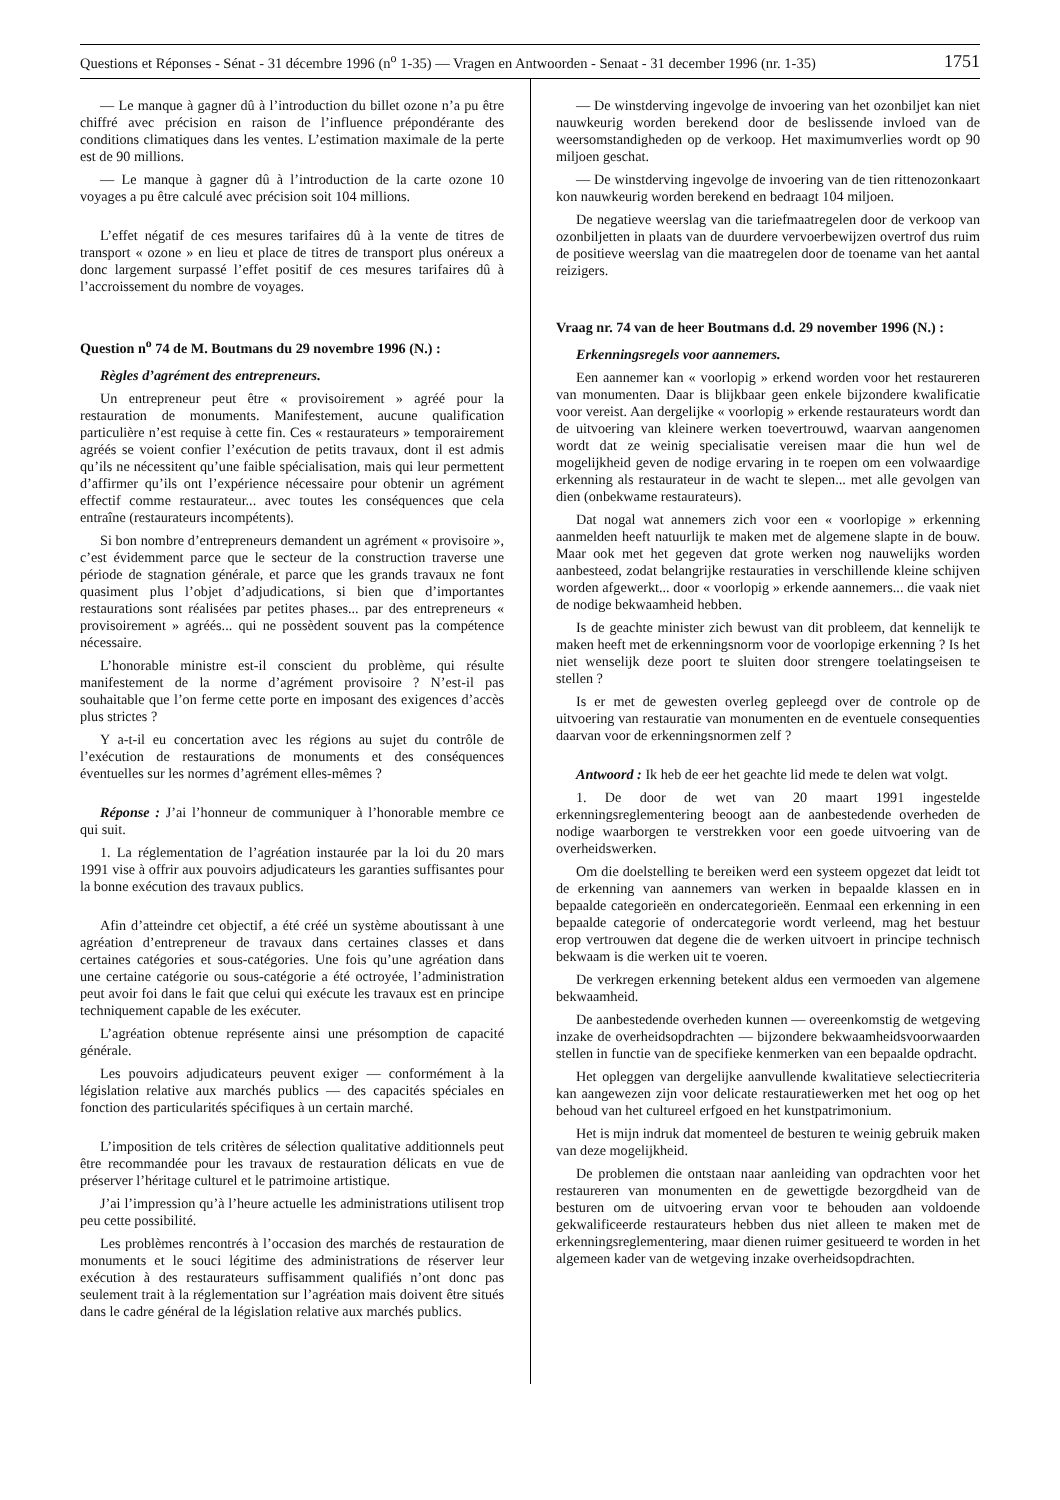Questions et Réponses - Sénat - 31 décembre 1996 (n<sup>o</sup> 1-35) — Vragen en Antwoorden - Senaat - 31 december 1996 (nr. 1-35) 1751
— Le manque à gagner dû à l’introduction du billet ozone n’a pu être chiffré avec précision en raison de l’influence prépondérante des conditions climatiques dans les ventes. L’estimation maximale de la perte est de 90 millions.
— Le manque à gagner dû à l’introduction de la carte ozone 10 voyages a pu être calculé avec précision soit 104 millions.
L’effet négatif de ces mesures tarifaires dû à la vente de titres de transport « ozone » en lieu et place de titres de transport plus onéreux a donc largement surpassé l’effet positif de ces mesures tarifaires dû à l’accroissement du nombre de voyages.
Question n<sup>o</sup> 74 de M. Boutmans du 29 novembre 1996 (N.) :
Règles d’agrément des entrepreneurs.
Un entrepreneur peut être « provisoirement » agréé pour la restauration de monuments. Manifestement, aucune qualification particulière n’est requise à cette fin. Ces « restaurateurs » temporairement agréés se voient confier l’exécution de petits travaux, dont il est admis qu’ils ne nécessitent qu’une faible spécialisation, mais qui leur permettent d’affirmer qu’ils ont l’expérience nécessaire pour obtenir un agrément effectif comme restaurateur... avec toutes les conséquences que cela entraîne (restaurateurs incompétents).
Si bon nombre d’entrepreneurs demandent un agrément « provisoire », c’est évidemment parce que le secteur de la construction traverse une période de stagnation générale, et parce que les grands travaux ne font quasiment plus l’objet d’adjudications, si bien que d’importantes restaurations sont réalisées par petites phases... par des entrepreneurs « provisoirement » agréés... qui ne possèdent souvent pas la compétence nécessaire.
L’honorable ministre est-il conscient du problème, qui résulte manifestement de la norme d’agrément provisoire ? N’est-il pas souhaitable que l’on ferme cette porte en imposant des exigences d’accès plus strictes ?
Y a-t-il eu concertation avec les régions au sujet du contrôle de l’exécution de restaurations de monuments et des conséquences éventuelles sur les normes d’agrément elles-mêmes ?
Réponse : J’ai l’honneur de communiquer à l’honorable membre ce qui suit.
1. La réglementation de l’agréation instaurée par la loi du 20 mars 1991 vise à offrir aux pouvoirs adjudicateurs les garanties suffisantes pour la bonne exécution des travaux publics.
Afin d’atteindre cet objectif, a été créé un système aboutissant à une agréation d’entrepreneur de travaux dans certaines classes et dans certaines catégories et sous-catégories. Une fois qu’une agréation dans une certaine catégorie ou sous-catégorie a été octroyée, l’administration peut avoir foi dans le fait que celui qui exécute les travaux est en principe techniquement capable de les exécuter.
L’agréation obtenue représente ainsi une présomption de capacité générale.
Les pouvoirs adjudicateurs peuvent exiger — conformément à la législation relative aux marchés publics — des capacités spéciales en fonction des particularités spécifiques à un certain marché.
L’imposition de tels critères de sélection qualitative additionnels peut être recommandée pour les travaux de restauration délicats en vue de préserver l’héritage culturel et le patrimoine artistique.
J’ai l’impression qu’à l’heure actuelle les administrations utilisent trop peu cette possibilité.
Les problèmes rencontrés à l’occasion des marchés de restauration de monuments et le souci légitime des administrations de réserver leur exécution à des restaurateurs suffisamment qualifiés n’ont donc pas seulement trait à la réglementation sur l’agréation mais doivent être situés dans le cadre général de la législation relative aux marchés publics.
— De winstderving ingevolge de invoering van het ozonbiljet kan niet nauwkeurig worden berekend door de beslissende invloed van de weersomstandigheden op de verkoop. Het maximumverlies wordt op 90 miljoen geschat.
— De winstderving ingevolge de invoering van de tien rittenozonkaart kon nauwkeurig worden berekend en bedraagt 104 miljoen.
De negatieve weerslag van die tariefmaatregelen door de verkoop van ozonbiljetten in plaats van de duurdere vervoerbewijzen overtrof dus ruim de positieve weerslag van die maatregelen door de toename van het aantal reizigers.
Vraag nr. 74 van de heer Boutmans d.d. 29 november 1996 (N.) :
Erkenningsregels voor aannemers.
Een aannemer kan « voorlopig » erkend worden voor het restaureren van monumenten. Daar is blijkbaar geen enkele bijzondere kwalificatie voor vereist. Aan dergelijke « voorlopig » erkende restaurateurs wordt dan de uitvoering van kleinere werken toevertrouwd, waarvan aangenomen wordt dat ze weinig specialisatie vereisen maar die hun wel de mogelijkheid geven de nodige ervaring in te roepen om een volwaardige erkenning als restaurateur in de wacht te slepen... met alle gevolgen van dien (onbekwame restaurateurs).
Dat nogal wat annemers zich voor een « voorlopige » erkenning aanmelden heeft natuurlijk te maken met de algemene slapte in de bouw. Maar ook met het gegeven dat grote werken nog nauwelijks worden aanbesteed, zodat belangrijke restauraties in verschillende kleine schijven worden afgewerkt... door « voorlopig » erkende aannemers... die vaak niet de nodige bekwaamheid hebben.
Is de geachte minister zich bewust van dit probleem, dat kennelijk te maken heeft met de erkenningsnorm voor de voorlopige erkenning ? Is het niet wenselijk deze poort te sluiten door strengere toelatingseisen te stellen ?
Is er met de gewesten overleg gepleegd over de controle op de uitvoering van restauratie van monumenten en de eventuele consequenties daarvan voor de erkenningsnormen zelf ?
Antwoord : Ik heb de eer het geachte lid mede te delen wat volgt.
1. De door de wet van 20 maart 1991 ingestelde erkenningsreglementering beoogt aan de aanbestedende overheden de nodige waarborgen te verstrekken voor een goede uitvoering van de overheidswerken.
Om die doelstelling te bereiken werd een systeem opgezet dat leidt tot de erkenning van aannemers van werken in bepaalde klassen en in bepaalde categorieën en ondercategorieën. Eenmaal een erkenning in een bepaalde categorie of ondercategorie wordt verleend, mag het bestuur erop vertrouwen dat degene die de werken uitvoert in principe technisch bekwaam is die werken uit te voeren.
De verkregen erkenning betekent aldus een vermoeden van algemene bekwaamheid.
De aanbestedende overheden kunnen — overeenkomstig de wetgeving inzake de overheidsopdrachten — bijzondere bekwaamheidsvoorwaarden stellen in functie van de specifieke kenmerken van een bepaalde opdracht.
Het opleggen van dergelijke aanvullende kwalitatieve selectiecriteria kan aangewezen zijn voor delicate restauratiewerken met het oog op het behoud van het cultureel erfgoed en het kunstpatrimonium.
Het is mijn indruk dat momenteel de besturen te weinig gebruik maken van deze mogelijkheid.
De problemen die ontstaan naar aanleiding van opdrachten voor het restaureren van monumenten en de gewettigde bezorgdheid van de besturen om de uitvoering ervan voor te behouden aan voldoende gekwalificeerde restaurateurs hebben dus niet alleen te maken met de erkenningsreglementering, maar dienen ruimer gesitueerd te worden in het algemeen kader van de wetgeving inzake overheidsopdrachten.